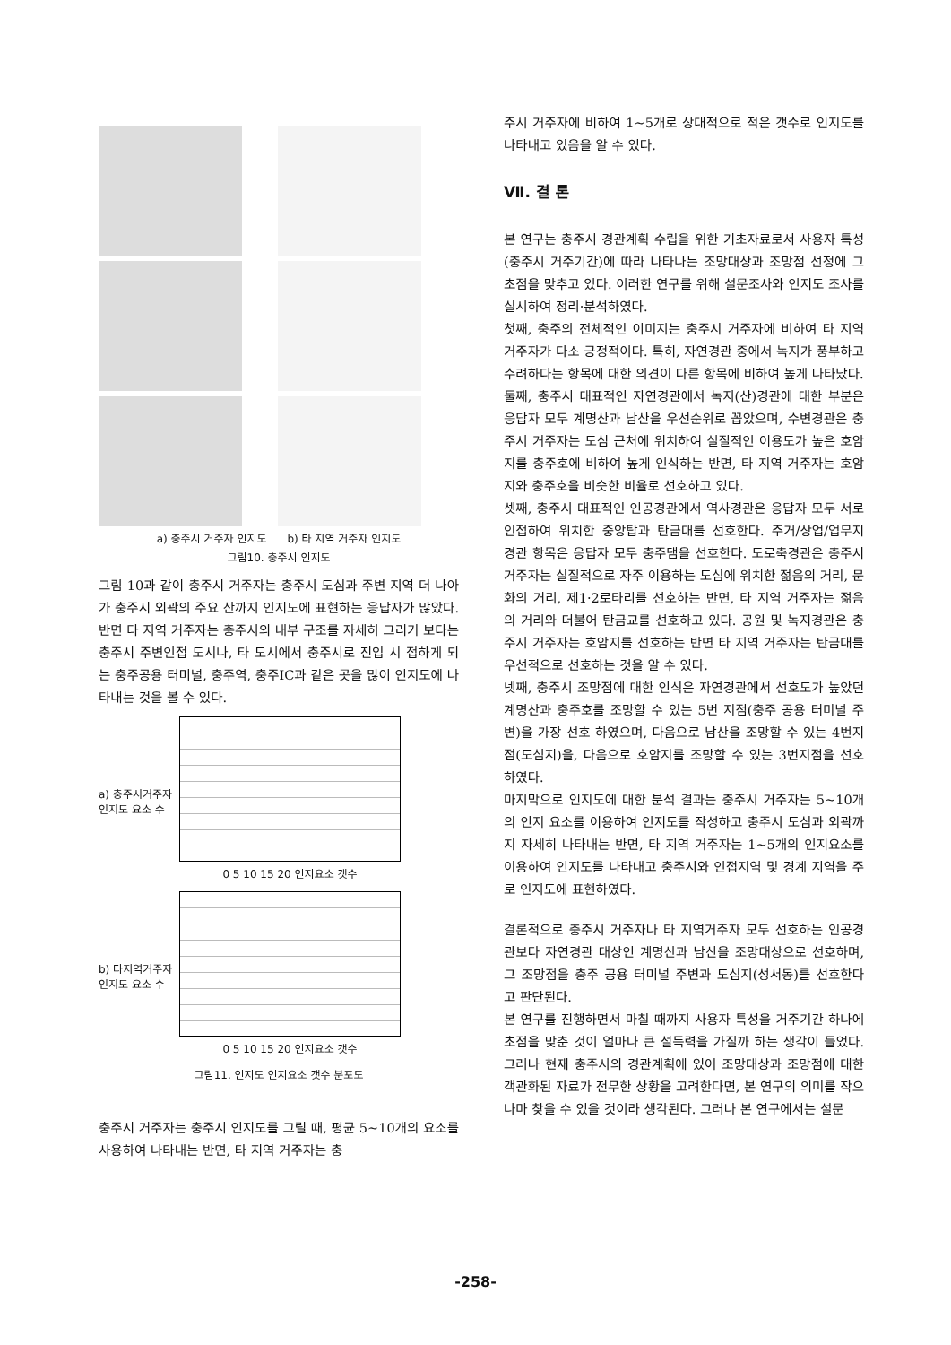a) 충주시 거주자 인지도 b) 타 지역 거주자 인지도
그림10. 충주시 인지도
그림 10과 같이 충주시 거주자는 충주시 도심과 주변 지역 더 나아가 충주시 외곽의 주요 산까지 인지도에 표현하는 응답자가 많았다. 반면 타 지역 거주자는 충주시의 내부 구조를 자세히 그리기 보다는 충주시 주변인접 도시나, 타 도시에서 충주시로 진입 시 접하게 되는 충주공용 터미널, 충주역, 충주IC과 같은 곳을 많이 인지도에 나타내는 것을 볼 수 있다.
a) 충주시거주자 인지도 요소 수
0 5 10 15 20 인지요소 갯수
b) 타지역거주자 인지도 요소 수
0 5 10 15 20 인지요소 갯수
그림11. 인지도 인지요소 갯수 분포도
충주시 거주자는 충주시 인지도를 그릴 때, 평균 5~10개의 요소를 사용하여 나타내는 반면, 타 지역 거주자는 충
주시 거주자에 비하여 1~5개로 상대적으로 적은 갯수로 인지도를 나타내고 있음을 알 수 있다.
Ⅶ. 결 론
본 연구는 충주시 경관계획 수립을 위한 기초자료로서 사용자 특성(충주시 거주기간)에 따라 나타나는 조망대상과 조망점 선정에 그 초점을 맞추고 있다. 이러한 연구를 위해 설문조사와 인지도 조사를 실시하여 정리·분석하였다.
첫째, 충주의 전체적인 이미지는 충주시 거주자에 비하여 타 지역 거주자가 다소 긍정적이다. 특히, 자연경관 중에서 녹지가 풍부하고 수려하다는 항목에 대한 의견이 다른 항목에 비하여 높게 나타났다.
둘째, 충주시 대표적인 자연경관에서 녹지(산)경관에 대한 부분은 응답자 모두 계명산과 남산을 우선순위로 꼽았으며, 수변경관은 충주시 거주자는 도심 근처에 위치하여 실질적인 이용도가 높은 호암지를 충주호에 비하여 높게 인식하는 반면, 타 지역 거주자는 호암지와 충주호을 비슷한 비율로 선호하고 있다.
셋째, 충주시 대표적인 인공경관에서 역사경관은 응답자 모두 서로 인접하여 위치한 중앙탑과 탄금대를 선호한다. 주거/상업/업무지 경관 항목은 응답자 모두 충주댐을 선호한다. 도로축경관은 충주시 거주자는 실질적으로 자주 이용하는 도심에 위치한 젊음의 거리, 문화의 거리, 제1·2로타리를 선호하는 반면, 타 지역 거주자는 젊음의 거리와 더불어 탄금교를 선호하고 있다. 공원 및 녹지경관은 충주시 거주자는 호암지를 선호하는 반면 타 지역 거주자는 탄금대를 우선적으로 선호하는 것을 알 수 있다.
넷째, 충주시 조망점에 대한 인식은 자연경관에서 선호도가 높았던 계명산과 충주호를 조망할 수 있는 5번 지점(충주 공용 터미널 주변)을 가장 선호 하였으며, 다음으로 남산을 조망할 수 있는 4번지점(도심지)을, 다음으로 호암지를 조망할 수 있는 3번지점을 선호하였다.
마지막으로 인지도에 대한 분석 결과는 충주시 거주자는 5~10개의 인지 요소를 이용하여 인지도를 작성하고 충주시 도심과 외곽까지 자세히 나타내는 반면, 타 지역 거주자는 1~5개의 인지요소를 이용하여 인지도를 나타내고 충주시와 인접지역 및 경계 지역을 주로 인지도에 표현하였다.
결론적으로 충주시 거주자나 타 지역거주자 모두 선호하는 인공경관보다 자연경관 대상인 계명산과 남산을 조망대상으로 선호하며, 그 조망점을 충주 공용 터미널 주변과 도심지(성서동)를 선호한다고 판단된다.
본 연구를 진행하면서 마칠 때까지 사용자 특성을 거주기간 하나에 초점을 맞춘 것이 얼마나 큰 설득력을 가질까 하는 생각이 들었다. 그러나 현재 충주시의 경관계획에 있어 조망대상과 조망점에 대한 객관화된 자료가 전무한 상황을 고려한다면, 본 연구의 의미를 작으나마 찾을 수 있을 것이라 생각된다. 그러나 본 연구에서는 설문
-258-